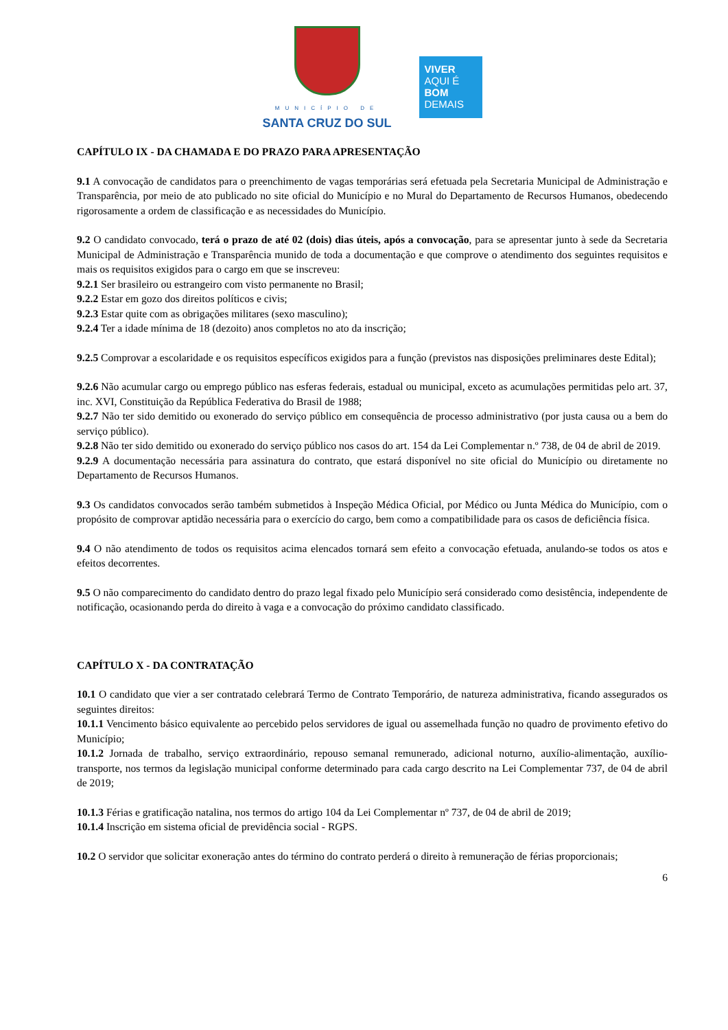MUNICÍPIO DE
SANTA CRUZ DO SUL
VIVER
AQUI É
BOM
DEMAIS
CAPÍTULO IX - DA CHAMADA E DO PRAZO PARA APRESENTAÇÃO
9.1 A convocação de candidatos para o preenchimento de vagas temporárias será efetuada pela Secretaria Municipal de Administração e Transparência, por meio de ato publicado no site oficial do Município e no Mural do Departamento de Recursos Humanos, obedecendo rigorosamente a ordem de classificação e as necessidades do Município.
9.2 O candidato convocado, terá o prazo de até 02 (dois) dias úteis, após a convocação, para se apresentar junto à sede da Secretaria Municipal de Administração e Transparência munido de toda a documentação e que comprove o atendimento dos seguintes requisitos e mais os requisitos exigidos para o cargo em que se inscreveu:
9.2.1 Ser brasileiro ou estrangeiro com visto permanente no Brasil;
9.2.2 Estar em gozo dos direitos políticos e civis;
9.2.3 Estar quite com as obrigações militares (sexo masculino);
9.2.4 Ter a idade mínima de 18 (dezoito) anos completos no ato da inscrição;
9.2.5 Comprovar a escolaridade e os requisitos específicos exigidos para a função (previstos nas disposições preliminares deste Edital);
9.2.6 Não acumular cargo ou emprego público nas esferas federais, estadual ou municipal, exceto as acumulações permitidas pelo art. 37, inc. XVI, Constituição da República Federativa do Brasil de 1988;
9.2.7 Não ter sido demitido ou exonerado do serviço público em consequência de processo administrativo (por justa causa ou a bem do serviço público).
9.2.8 Não ter sido demitido ou exonerado do serviço público nos casos do art. 154 da Lei Complementar n.º 738, de 04 de abril de 2019.
9.2.9 A documentação necessária para assinatura do contrato, que estará disponível no site oficial do Município ou diretamente no Departamento de Recursos Humanos.
9.3 Os candidatos convocados serão também submetidos à Inspeção Médica Oficial, por Médico ou Junta Médica do Município, com o propósito de comprovar aptidão necessária para o exercício do cargo, bem como a compatibilidade para os casos de deficiência física.
9.4 O não atendimento de todos os requisitos acima elencados tornará sem efeito a convocação efetuada, anulando-se todos os atos e efeitos decorrentes.
9.5 O não comparecimento do candidato dentro do prazo legal fixado pelo Município será considerado como desistência, independente de notificação, ocasionando perda do direito à vaga e a convocação do próximo candidato classificado.
CAPÍTULO X - DA CONTRATAÇÃO
10.1 O candidato que vier a ser contratado celebrará Termo de Contrato Temporário, de natureza administrativa, ficando assegurados os seguintes direitos:
10.1.1 Vencimento básico equivalente ao percebido pelos servidores de igual ou assemelhada função no quadro de provimento efetivo do Município;
10.1.2 Jornada de trabalho, serviço extraordinário, repouso semanal remunerado, adicional noturno, auxílio-alimentação, auxílio-transporte, nos termos da legislação municipal conforme determinado para cada cargo descrito na Lei Complementar 737, de 04 de abril de 2019;
10.1.3 Férias e gratificação natalina, nos termos do artigo 104 da Lei Complementar nº 737, de 04 de abril de 2019;
10.1.4 Inscrição em sistema oficial de previdência social - RGPS.
10.2 O servidor que solicitar exoneração antes do término do contrato perderá o direito à remuneração de férias proporcionais;
6